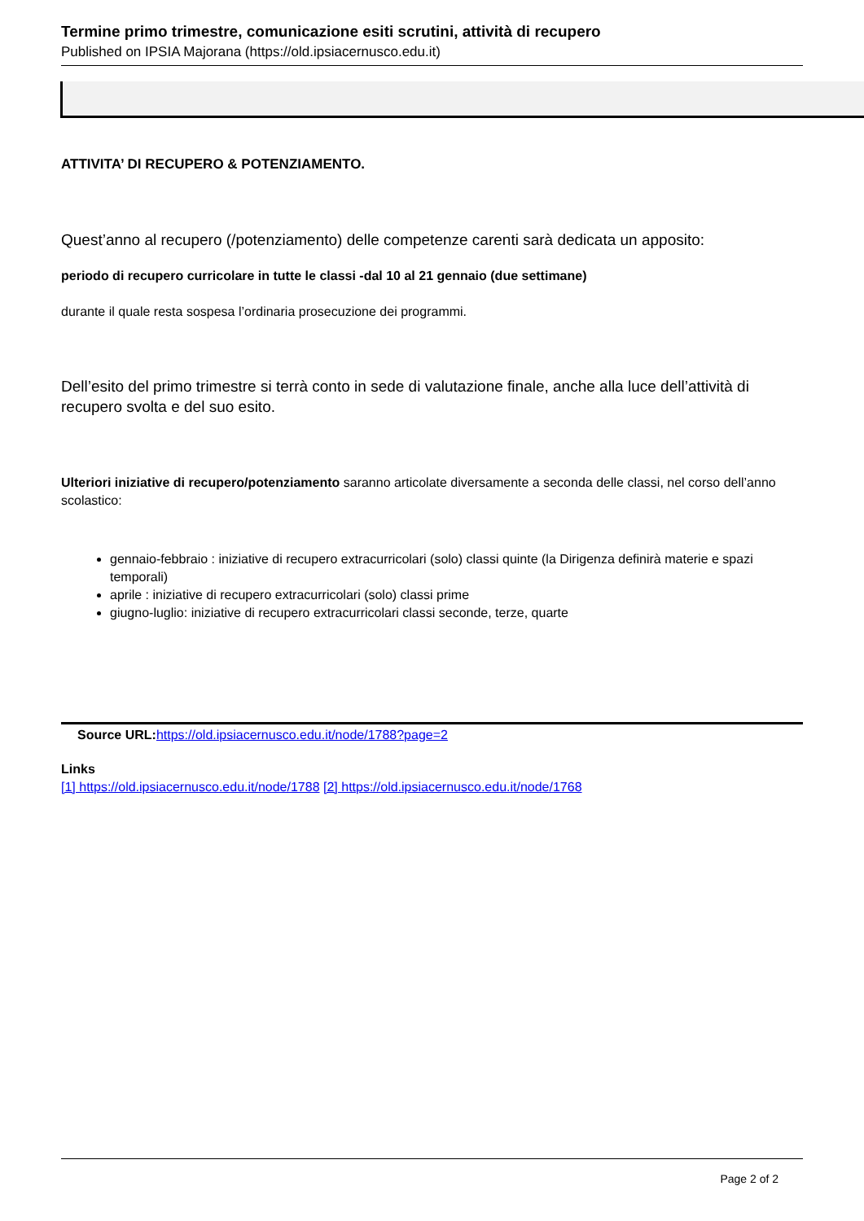Termine primo trimestre, comunicazione esiti scrutini, attività di recupero
Published on IPSIA Majorana (https://old.ipsiacernusco.edu.it)
ATTIVITA’ DI RECUPERO & POTENZIAMENTO.
Quest’anno al recupero (/potenziamento) delle competenze carenti sarà dedicata un apposito:
periodo di recupero curricolare in tutte le classi -dal 10 al 21 gennaio (due settimane)
durante il quale resta sospesa l’ordinaria prosecuzione dei programmi.
Dell’esito del primo trimestre si terrà conto in sede di valutazione finale, anche alla luce dell’attività di recupero svolta e del suo esito.
Ulteriori iniziative di recupero/potenziamento saranno articolate diversamente a seconda delle classi, nel corso dell’anno scolastico:
gennaio-febbraio : iniziative di recupero extracurricolari (solo) classi quinte (la Dirigenza definirà materie e spazi temporali)
aprile : iniziative di recupero extracurricolari (solo) classi prime
giugno-luglio: iniziative di recupero extracurricolari classi seconde, terze, quarte
Source URL: https://old.ipsiacernusco.edu.it/node/1788?page=2
Links
[1] https://old.ipsiacernusco.edu.it/node/1788 [2] https://old.ipsiacernusco.edu.it/node/1768
Page 2 of 2